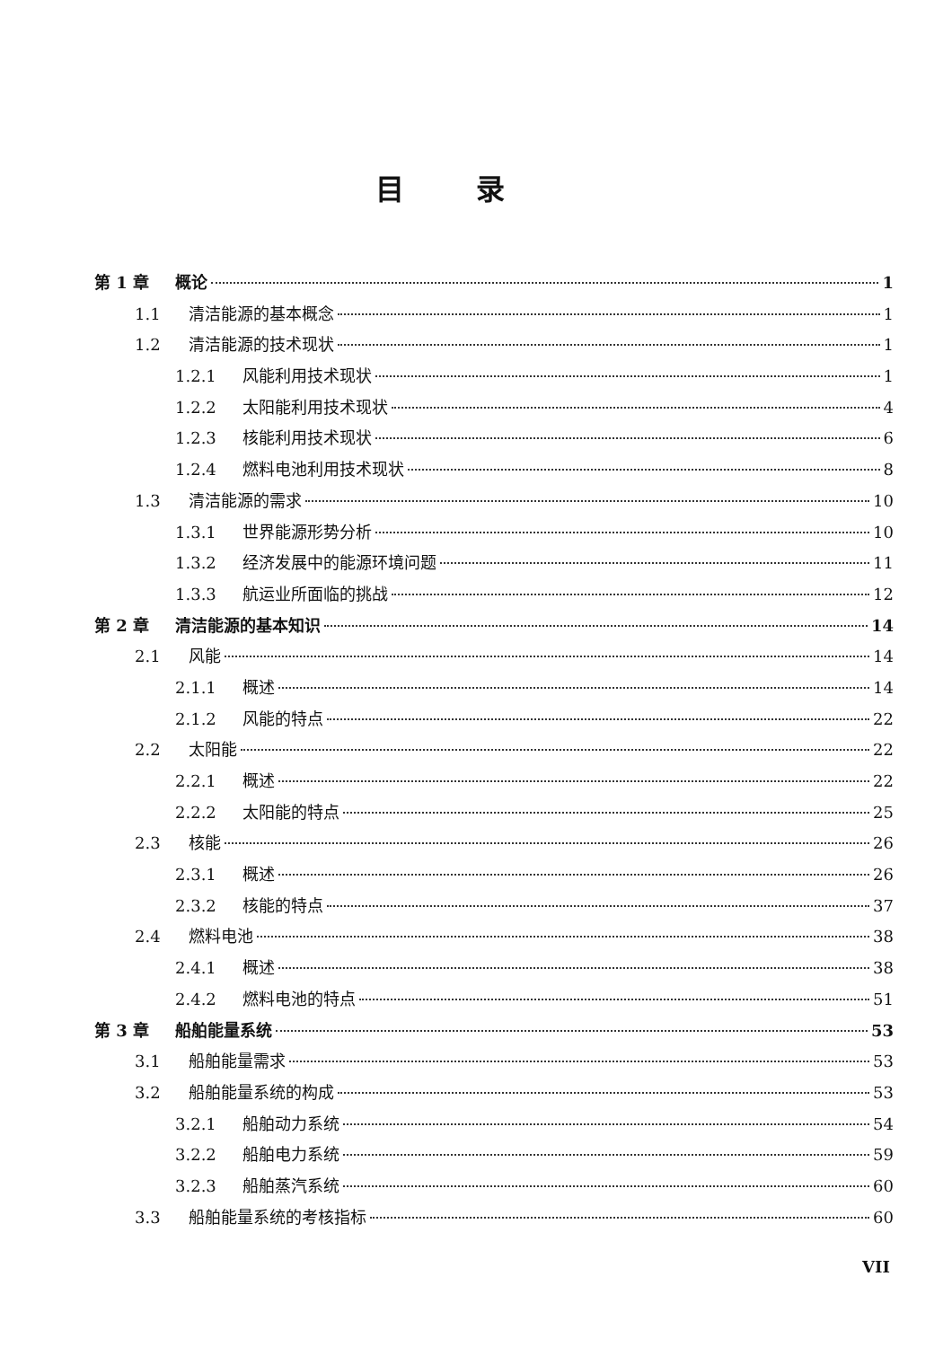目录
第 1 章 概论 1
1.1 清洁能源的基本概念 1
1.2 清洁能源的技术现状 1
1.2.1 风能利用技术现状 1
1.2.2 太阳能利用技术现状 4
1.2.3 核能利用技术现状 6
1.2.4 燃料电池利用技术现状 8
1.3 清洁能源的需求 10
1.3.1 世界能源形势分析 10
1.3.2 经济发展中的能源环境问题 11
1.3.3 航运业所面临的挑战 12
第 2 章 清洁能源的基本知识 14
2.1 风能 14
2.1.1 概述 14
2.1.2 风能的特点 22
2.2 太阳能 22
2.2.1 概述 22
2.2.2 太阳能的特点 25
2.3 核能 26
2.3.1 概述 26
2.3.2 核能的特点 37
2.4 燃料电池 38
2.4.1 概述 38
2.4.2 燃料电池的特点 51
第 3 章 船舶能量系统 53
3.1 船舶能量需求 53
3.2 船舶能量系统的构成 53
3.2.1 船舶动力系统 54
3.2.2 船舶电力系统 59
3.2.3 船舶蒸汽系统 60
3.3 船舶能量系统的考核指标 60
VII